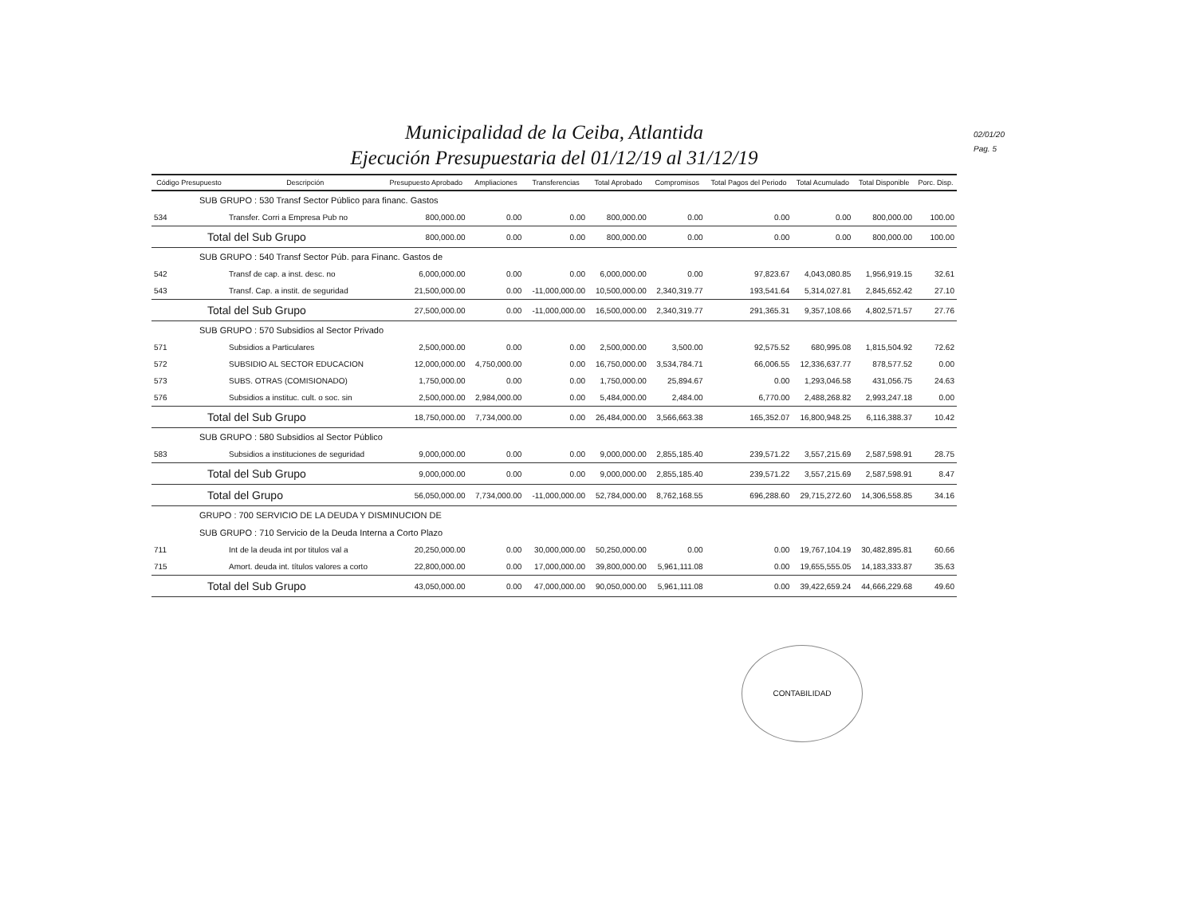Municipalidad de la Ceiba, Atlantida
Ejecución Presupuestaria del 01/12/19 al 31/12/19
02/01/20
Pag. 5
| Código Presupuesto | Descripción | Presupuesto Aprobado | Ampliaciones | Transferencias | Total Aprobado | Compromisos | Total Pagos del Periodo | Total Acumulado | Total Disponible | Porc. Disp. |
| --- | --- | --- | --- | --- | --- | --- | --- | --- | --- | --- |
| SUB GRUPO : 530 Transf Sector Público para financ. Gastos | | | | | | | | | | |
| 534 | Transfer. Corri a Empresa Pub no | 800,000.00 | 0.00 | 0.00 | 800,000.00 | 0.00 | 0.00 | 0.00 | 800,000.00 | 100.00 |
| Total del Sub Grupo | | 800,000.00 | 0.00 | 0.00 | 800,000.00 | 0.00 | 0.00 | 0.00 | 800,000.00 | 100.00 |
| SUB GRUPO : 540 Transf Sector Púb. para Financ. Gastos de | | | | | | | | | | |
| 542 | Transf de cap. a inst. desc. no | 6,000,000.00 | 0.00 | 0.00 | 6,000,000.00 | 0.00 | 97,823.67 | 4,043,080.85 | 1,956,919.15 | 32.61 |
| 543 | Transf. Cap. a instit. de seguridad | 21,500,000.00 | 0.00 | -11,000,000.00 | 10,500,000.00 | 2,340,319.77 | 193,541.64 | 5,314,027.81 | 2,845,652.42 | 27.10 |
| Total del Sub Grupo | | 27,500,000.00 | 0.00 | -11,000,000.00 | 16,500,000.00 | 2,340,319.77 | 291,365.31 | 9,357,108.66 | 4,802,571.57 | 27.76 |
| SUB GRUPO : 570 Subsidios al Sector Privado | | | | | | | | | | |
| 571 | Subsidios a Particulares | 2,500,000.00 | 0.00 | 0.00 | 2,500,000.00 | 3,500.00 | 92,575.52 | 680,995.08 | 1,815,504.92 | 72.62 |
| 572 | SUBSIDIO AL SECTOR EDUCACION | 12,000,000.00 | 4,750,000.00 | 0.00 | 16,750,000.00 | 3,534,784.71 | 66,006.55 | 12,336,637.77 | 878,577.52 | 0.00 |
| 573 | SUBS. OTRAS (COMISIONADO) | 1,750,000.00 | 0.00 | 0.00 | 1,750,000.00 | 25,894.67 | 0.00 | 1,293,046.58 | 431,056.75 | 24.63 |
| 576 | Subsidios a instituc. cult. o soc. sin | 2,500,000.00 | 2,984,000.00 | 0.00 | 5,484,000.00 | 2,484.00 | 6,770.00 | 2,488,268.82 | 2,993,247.18 | 0.00 |
| Total del Sub Grupo | | 18,750,000.00 | 7,734,000.00 | 0.00 | 26,484,000.00 | 3,566,663.38 | 165,352.07 | 16,800,948.25 | 6,116,388.37 | 10.42 |
| SUB GRUPO : 580 Subsidios al Sector Público | | | | | | | | | | |
| 583 | Subsidios a instituciones de seguridad | 9,000,000.00 | 0.00 | 0.00 | 9,000,000.00 | 2,855,185.40 | 239,571.22 | 3,557,215.69 | 2,587,598.91 | 28.75 |
| Total del Sub Grupo | | 9,000,000.00 | 0.00 | 0.00 | 9,000,000.00 | 2,855,185.40 | 239,571.22 | 3,557,215.69 | 2,587,598.91 | 8.47 |
| Total del Grupo | | 56,050,000.00 | 7,734,000.00 | -11,000,000.00 | 52,784,000.00 | 8,762,168.55 | 696,288.60 | 29,715,272.60 | 14,306,558.85 | 34.16 |
| GRUPO : 700 SERVICIO DE LA DEUDA Y DISMINUCION DE | | | | | | | | | | |
| SUB GRUPO : 710 Servicio de la Deuda Interna a Corto Plazo | | | | | | | | | | |
| 711 | Int de la deuda int por titulos val a | 20,250,000.00 | 0.00 | 30,000,000.00 | 50,250,000.00 | 0.00 | 0.00 | 19,767,104.19 | 30,482,895.81 | 60.66 |
| 715 | Amort. deuda int. títulos valores a corto | 22,800,000.00 | 0.00 | 17,000,000.00 | 39,800,000.00 | 5,961,111.08 | 0.00 | 19,655,555.05 | 14,183,333.87 | 35.63 |
| Total del Sub Grupo | | 43,050,000.00 | 0.00 | 47,000,000.00 | 90,050,000.00 | 5,961,111.08 | 0.00 | 39,422,659.24 | 44,666,229.68 | 49.60 |
CONTABILIDAD